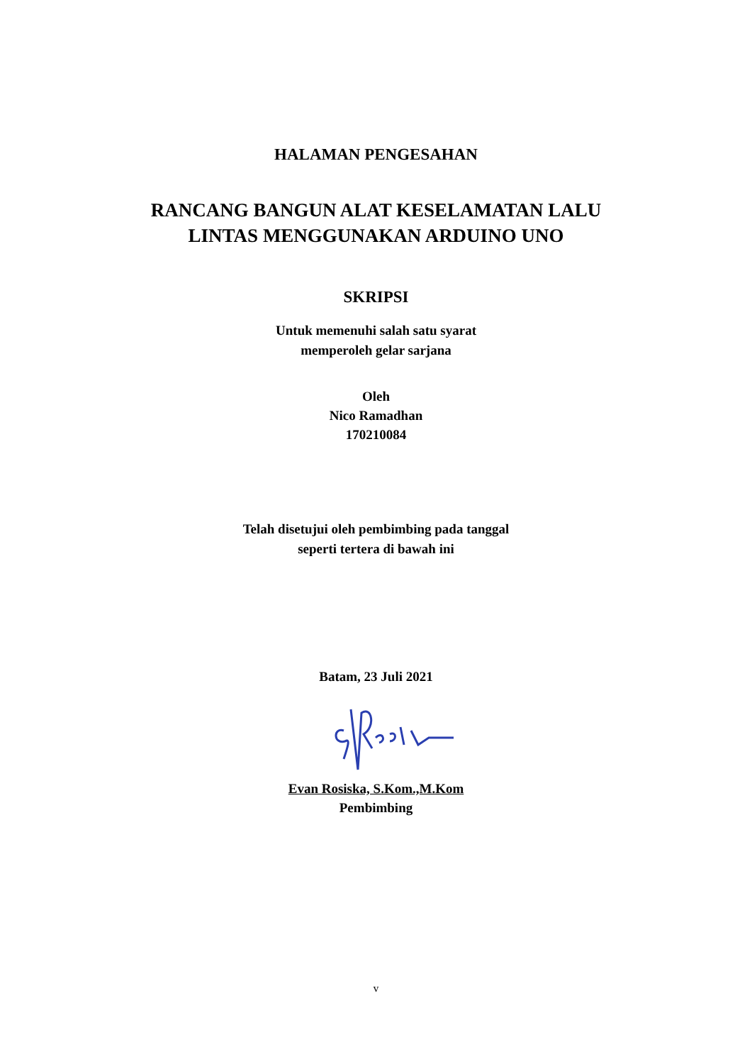HALAMAN PENGESAHAN
RANCANG BANGUN ALAT KESELAMATAN LALU
LINTAS MENGGUNAKAN ARDUINO UNO
SKRIPSI
Untuk memenuhi salah satu syarat
memperoleh gelar sarjana
Oleh
Nico Ramadhan
170210084
Telah disetujui oleh pembimbing pada tanggal
seperti tertera di bawah ini
Batam, 23 Juli 2021
Evan Rosiska, S.Kom.,M.Kom
Pembimbing
v